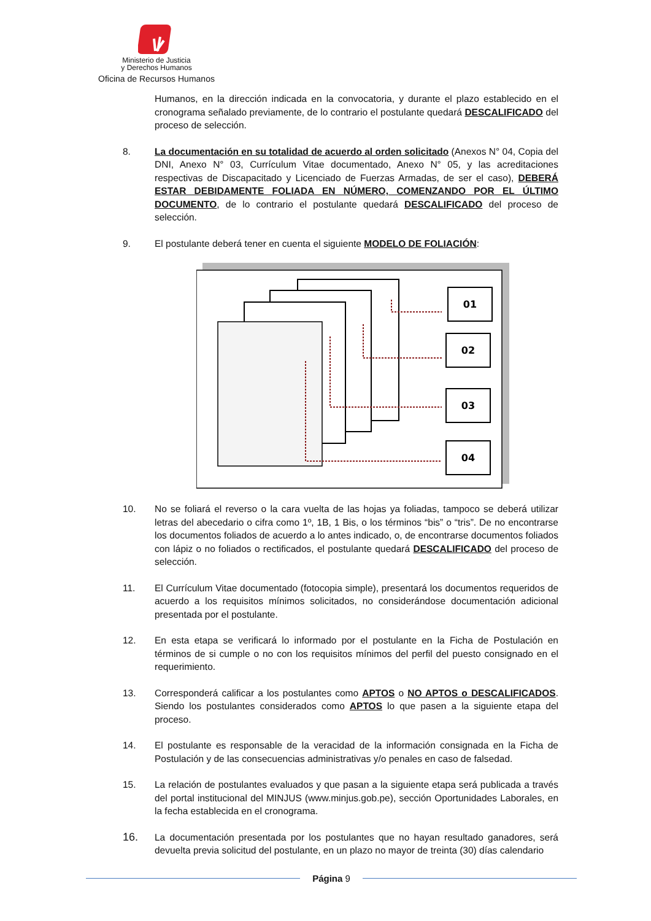Ministerio de Justicia
y Derechos Humanos
Oficina de Recursos Humanos
Humanos, en la dirección indicada en la convocatoria, y durante el plazo establecido en el cronograma señalado previamente, de lo contrario el postulante quedará DESCALIFICADO del proceso de selección.
8. La documentación en su totalidad de acuerdo al orden solicitado (Anexos N° 04, Copia del DNI, Anexo N° 03, Currículum Vitae documentado, Anexo N° 05, y las acreditaciones respectivas de Discapacitado y Licenciado de Fuerzas Armadas, de ser el caso), DEBERÁ ESTAR DEBIDAMENTE FOLIADA EN NÚMERO, COMENZANDO POR EL ÚLTIMO DOCUMENTO, de lo contrario el postulante quedará DESCALIFICADO del proceso de selección.
9. El postulante deberá tener en cuenta el siguiente MODELO DE FOLIACIÓN:
01
02
03
04
10. No se foliará el reverso o la cara vuelta de las hojas ya foliadas, tampoco se deberá utilizar letras del abecedario o cifra como 1º, 1B, 1 Bis, o los términos “bis” o “tris”. De no encontrarse los documentos foliados de acuerdo a lo antes indicado, o, de encontrarse documentos foliados con lápiz o no foliados o rectificados, el postulante quedará DESCALIFICADO del proceso de selección.
11. El Currículum Vitae documentado (fotocopia simple), presentará los documentos requeridos de acuerdo a los requisitos mínimos solicitados, no considerándose documentación adicional presentada por el postulante.
12. En esta etapa se verificará lo informado por el postulante en la Ficha de Postulación en términos de si cumple o no con los requisitos mínimos del perfil del puesto consignado en el requerimiento.
13. Corresponderá calificar a los postulantes como APTOS o NO APTOS o DESCALIFICADOS. Siendo los postulantes considerados como APTOS lo que pasen a la siguiente etapa del proceso.
14. El postulante es responsable de la veracidad de la información consignada en la Ficha de Postulación y de las consecuencias administrativas y/o penales en caso de falsedad.
15. La relación de postulantes evaluados y que pasan a la siguiente etapa será publicada a través del portal institucional del MINJUS (www.minjus.gob.pe), sección Oportunidades Laborales, en la fecha establecida en el cronograma.
16.
La documentación presentada por los postulantes que no hayan resultado ganadores, será devuelta previa solicitud del postulante, en un plazo no mayor de treinta (30) días calendario
Página 9